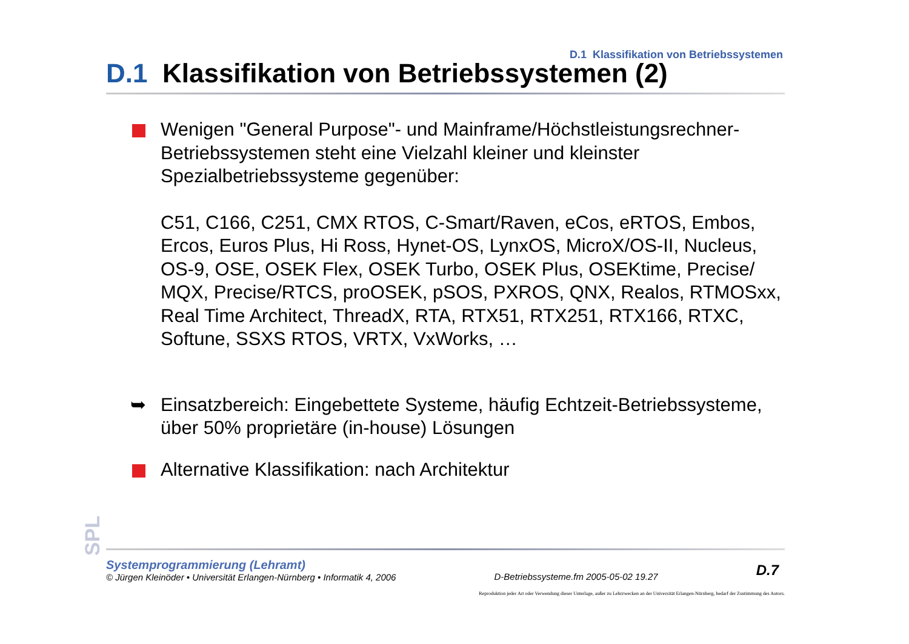D.1 Klassifikation von Betriebssystemen
D.1 Klassifikation von Betriebssystemen (2)
Wenigen "General Purpose"- und Mainframe/Höchstleistungsrechner-Betriebssystemen steht eine Vielzahl kleiner und kleinster Spezialbetriebssysteme gegenüber:
C51, C166, C251, CMX RTOS, C-Smart/Raven, eCos, eRTOS, Embos, Ercos, Euros Plus, Hi Ross, Hynet-OS, LynxOS, MicroX/OS-II, Nucleus, OS-9, OSE, OSEK Flex, OSEK Turbo, OSEK Plus, OSEKtime, Precise/ MQX, Precise/RTCS, proOSEK, pSOS, PXROS, QNX, Realos, RTMOSxx, Real Time Architect, ThreadX, RTA, RTX51, RTX251, RTX166, RTXC, Softune, SSXS RTOS, VRTX, VxWorks, …
➥ Einsatzbereich: Eingebettete Systeme, häufig Echtzeit-Betriebssysteme, über 50% proprietäre (in-house) Lösungen
Alternative Klassifikation: nach Architektur
SPL
Systemprogrammierung (Lehramt)
© Jürgen Kleinöder • Universität Erlangen-Nürnberg • Informatik 4, 2006
D-Betriebssysteme.fm 2005-05-02 19.27
D.7
Reproduktion jeder Art oder Verwendung dieser Unterlage, außer zu Lehrzwecken an der Universität Erlangen-Nürnberg, bedarf der Zustimmung des Autors.